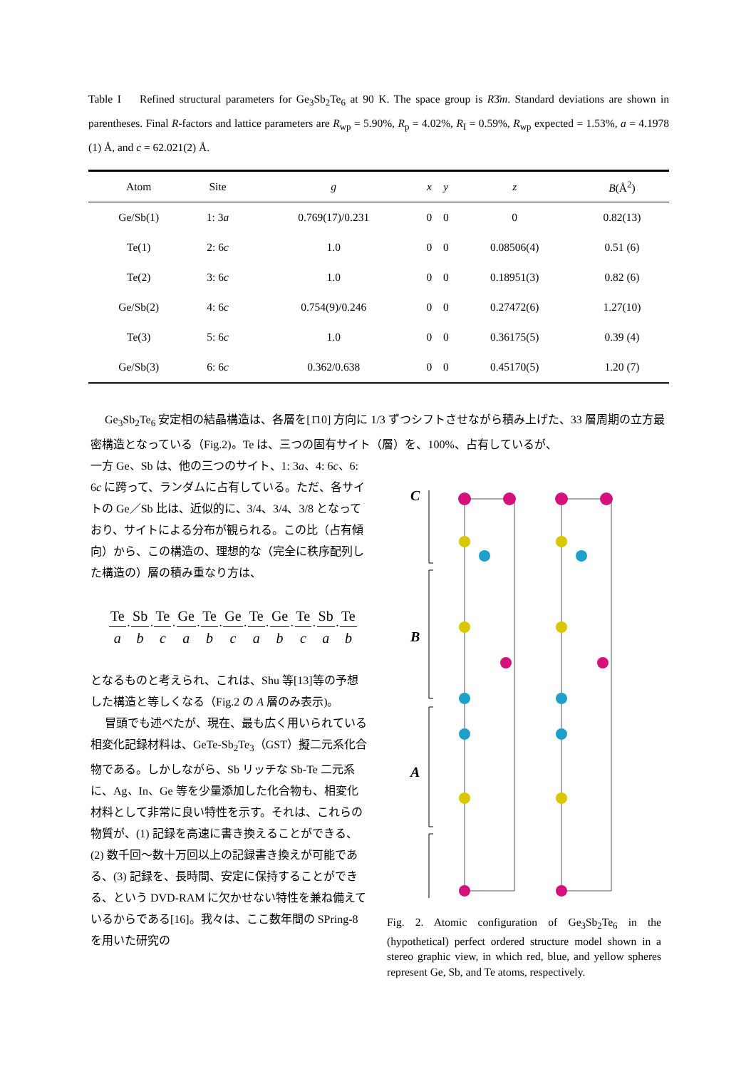Table I Refined structural parameters for Ge<sub>3</sub>Sb<sub>2</sub>Te<sub>6</sub> at 90 K. The space group is R3̄m. Standard deviations are shown in parentheses. Final R-factors and lattice parameters are R<sub>wp</sub> = 5.90%, R<sub>p</sub> = 4.02%, R<sub>I</sub> = 0.59%, R<sub>wp</sub> expected = 1.53%, a = 4.1978 (1) Å, and c = 62.021(2) Å.
| Atom | Site | g | x | y | z | B (Å<sup>2</sup>) |
| --- | --- | --- | --- | --- | --- | --- |
| Ge/Sb(1) | 1: 3 a | 0.769(17)/0.231 | 0 | 0 | 0 | 0.82(13) |
| Te(1) | 2: 6 c | 1.0 | 0 | 0 | 0.08506(4) | 0.51 (6) |
| Te(2) | 3: 6 c | 1.0 | 0 | 0 | 0.18951(3) | 0.82 (6) |
| Ge/Sb(2) | 4: 6 c | 0.754(9)/0.246 | 0 | 0 | 0.27472(6) | 1.27(10) |
| Te(3) | 5: 6 c | 1.0 | 0 | 0 | 0.36175(5) | 0.39 (4) |
| Ge/Sb(3) | 6: 6 c | 0.362/0.638 | 0 | 0 | 0.45170(5) | 1.20 (7) |
Ge<sub>3</sub>Sb<sub>2</sub>Te<sub>6</sub> 安定相の結晶構造は、各層を[1̄10] 方向に 1/3 ずつシフトさせながら積み上げた、33 層周期の立方最密構造となっている（Fig.2)。Te は、三つの固有サイト（層）を、100%、占有しているが、
一方 Ge、Sb は、他の三つのサイト、1: 3a、4: 6c、6: 6c に跨って、ランダムに占有している。ただ、各サイトの Ge／Sb 比は、近似的に、3/4、3/4、3/8 となっており、サイトによる分布が観られる。この比（占有傾向）から、この構造の、理想的な（完全に秩序配列した構造の）層の積み重なり方は、
Te a·Sb b·Te c·Ge a·Te b·Ge c·Te a·Ge b·Te c·Sb a·Te b
となるものと考えられ、これは、Shu 等[13]等の予想した構造と等しくなる（Fig.2 の A 層のみ表示)。
冒頭でも述べたが、現在、最も広く用いられている相変化記録材料は、GeTe-Sb<sub>2</sub>Te<sub>3</sub>（GST）擬二元系化合物である。しかしながら、Sb リッチな Sb-Te 二元系に、Ag、In、Ge 等を少量添加した化合物も、相変化材料として非常に良い特性を示す。それは、これらの物質が、(1) 記録を高速に書き換えることができる、(2) 数千回～数十万回以上の記録書き換えが可能である、(3) 記録を、長時間、安定に保持することができる、という DVD-RAM に欠かせない特性を兼ね備えているからである[16]。我々は、ここ数年間の SPring-8 を用いた研究の
C
B
A
Fig. 2. Atomic configuration of Ge<sub>3</sub>Sb<sub>2</sub>Te<sub>6</sub> in the (hypothetical) perfect ordered structure model shown in a stereo graphic view, in which red, blue, and yellow spheres represent Ge, Sb, and Te atoms, respectively.